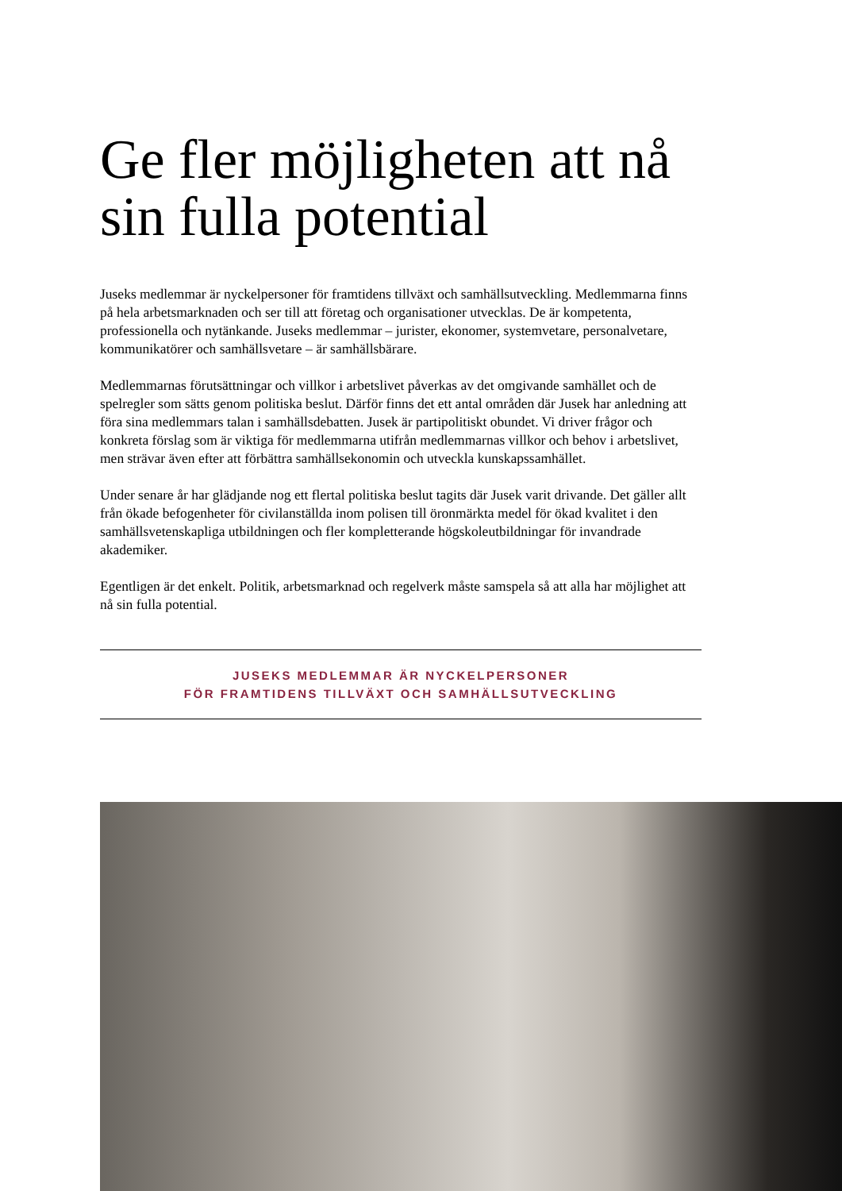Ge fler möjligheten att nå sin fulla potential
Juseks medlemmar är nyckelpersoner för framtidens tillväxt och samhällsutveckling. Medlemmarna finns på hela arbetsmarknaden och ser till att företag och organisationer utvecklas. De är kompetenta, professionella och nytänkande. Juseks medlemmar – jurister, ekonomer, systemvetare, personalvetare, kommunikatörer och samhällsvetare – är samhällsbärare.
Medlemmarnas förutsättningar och villkor i arbetslivet påverkas av det omgivande samhället och de spelregler som sätts genom politiska beslut. Därför finns det ett antal områden där Jusek har anledning att föra sina medlemmars talan i samhällsdebatten. Jusek är partipolitiskt obundet. Vi driver frågor och konkreta förslag som är viktiga för medlemmarna utifrån medlemmarnas villkor och behov i arbetslivet, men strävar även efter att förbättra samhällsekonomin och utveckla kunskapssamhället.
Under senare år har glädjande nog ett flertal politiska beslut tagits där Jusek varit drivande. Det gäller allt från ökade befogenheter för civilanställda inom polisen till öronmärkta medel för ökad kvalitet i den samhällsvetenskapliga utbildningen och fler kompletterande högskoleutbildningar för invandrade akademiker.
Egentligen är det enkelt. Politik, arbetsmarknad och regelverk måste samspela så att alla har möjlighet att nå sin fulla potential.
JUSEKS MEDLEMMAR ÄR NYCKELPERSONER
FÖR FRAMTIDENS TILLVÄXT OCH SAMHÄLLSUTVECKLING